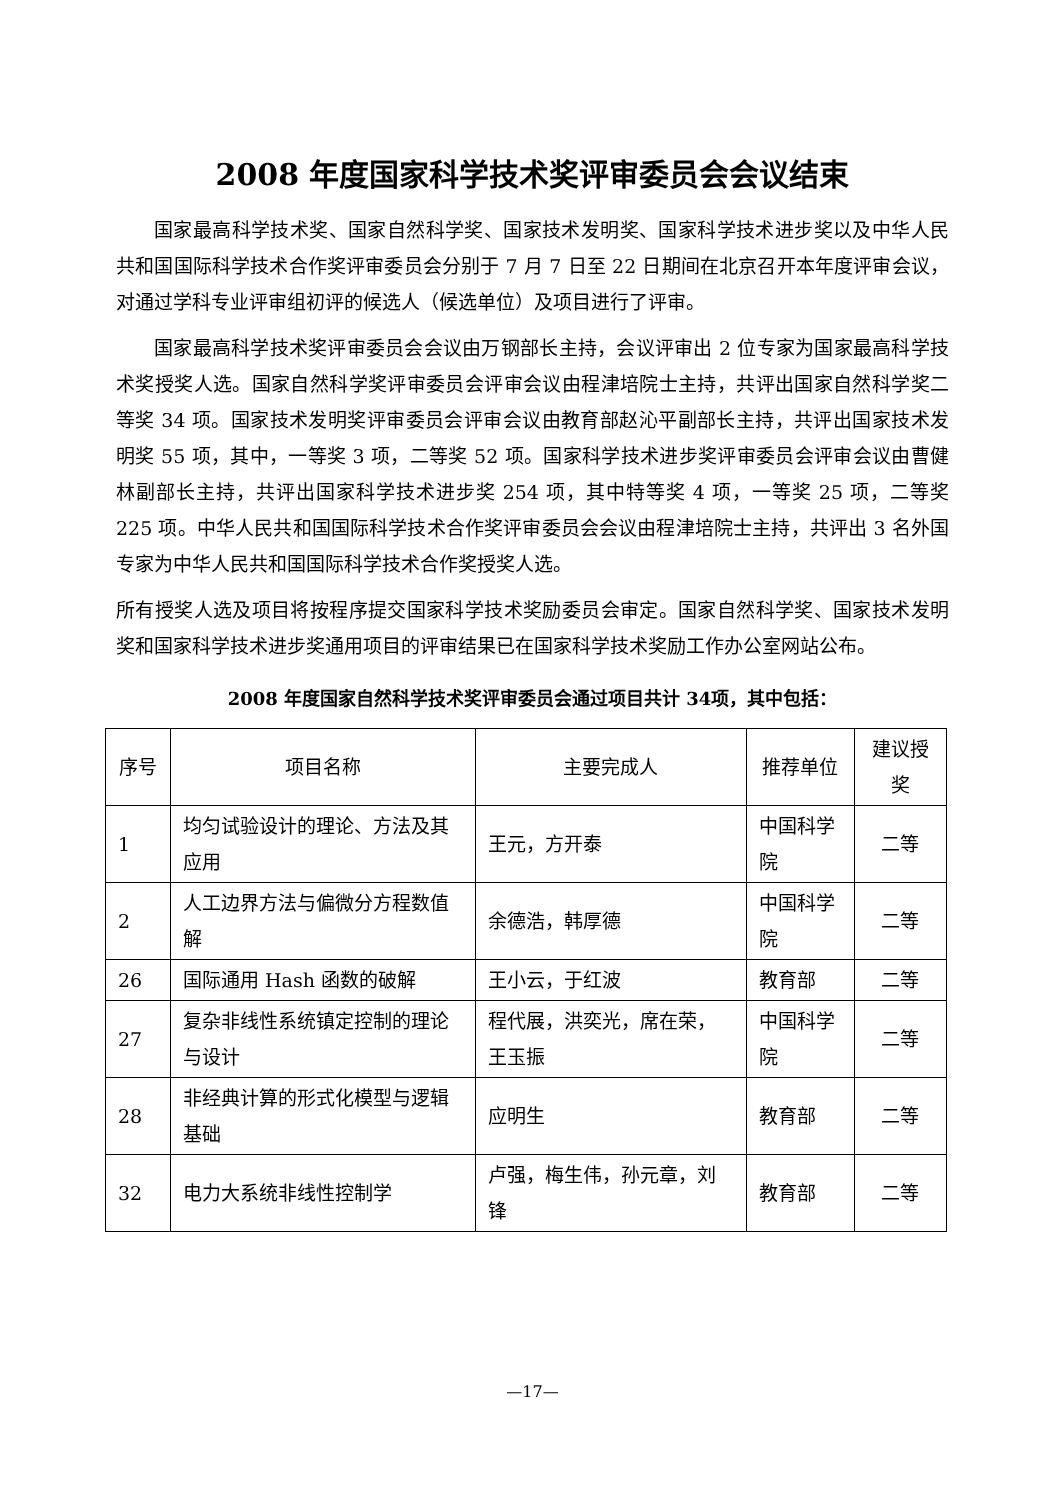2008 年度国家科学技术奖评审委员会会议结束
国家最高科学技术奖、国家自然科学奖、国家技术发明奖、国家科学技术进步奖以及中华人民共和国国际科学技术合作奖评审委员会分别于 7 月 7 日至 22 日期间在北京召开本年度评审会议，对通过学科专业评审组初评的候选人（候选单位）及项目进行了评审。
国家最高科学技术奖评审委员会会议由万钢部长主持，会议评审出 2 位专家为国家最高科学技术奖授奖人选。国家自然科学奖评审委员会评审会议由程津培院士主持，共评出国家自然科学奖二等奖 34 项。国家技术发明奖评审委员会评审会议由教育部赵沁平副部长主持，共评出国家技术发明奖 55 项，其中，一等奖 3 项，二等奖 52 项。国家科学技术进步奖评审委员会评审会议由曹健林副部长主持，共评出国家科学技术进步奖 254 项，其中特等奖 4 项，一等奖 25 项，二等奖 225 项。中华人民共和国国际科学技术合作奖评审委员会会议由程津培院士主持，共评出 3 名外国专家为中华人民共和国国际科学技术合作奖授奖人选。
所有授奖人选及项目将按程序提交国家科学技术奖励委员会审定。国家自然科学奖、国家技术发明奖和国家科学技术进步奖通用项目的评审结果已在国家科学技术奖励工作办公室网站公布。
2008 年度国家自然科学技术奖评审委员会通过项目共计 34项，其中包括：
| 序号 | 项目名称 | 主要完成人 | 推荐单位 | 建议授奖 |
| --- | --- | --- | --- | --- |
| 1 | 均匀试验设计的理论、方法及其应用 | 王元，方开泰 | 中国科学院 | 二等 |
| 2 | 人工边界方法与偏微分方程数值解 | 余德浩，韩厚德 | 中国科学院 | 二等 |
| 26 | 国际通用 Hash 函数的破解 | 王小云，于红波 | 教育部 | 二等 |
| 27 | 复杂非线性系统镇定控制的理论与设计 | 程代展，洪奕光，席在荣，王玉振 | 中国科学院 | 二等 |
| 28 | 非经典计算的形式化模型与逻辑基础 | 应明生 | 教育部 | 二等 |
| 32 | 电力大系统非线性控制学 | 卢强，梅生伟，孙元章，刘锋 | 教育部 | 二等 |
—17—